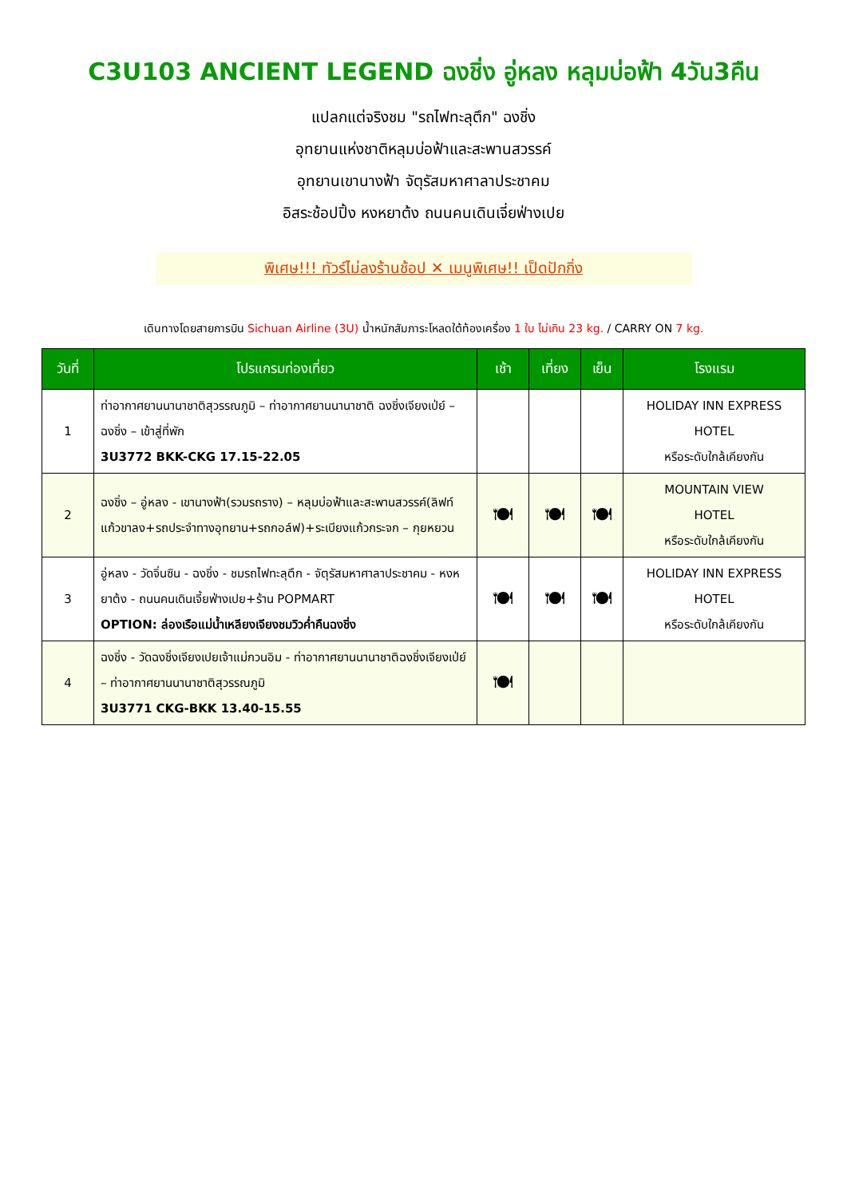C3U103 ANCIENT LEGEND ฉงชิ่ง อู่หลง หลุมบ่อฟ้า 4วัน3คืน
แปลกแต่จริงชม "รถไฟทะลุตึก" ฉงชิ่ง
อุทยานแห่งชาติหลุมบ่อฟ้าและสะพานสวรรค์
อุทยานเขานางฟ้า จัตุรัสมหาศาลาประชาคม
อิสระช้อปปิ้ง หงหยาต้ง ถนนคนเดินเจี่ยฟ่างเปย
พิเศษ!!! ทัวร์ไม่ลงร้านช้อป ✕ เมนูพิเศษ!! เป็ดปักกิ่ง
เดินทางโดยสายการบิน Sichuan Airline (3U) น้ำหนักสัมภาระโหลดใต้ท้องเครื่อง 1 ใบ ไม่เกิน 23 kg. / CARRY ON 7 kg.
| วันที่ | โปรแกรมท่องเที่ยว | เช้า | เที่ยง | เย็น | โรงแรม |
| --- | --- | --- | --- | --- | --- |
| 1 | ท่าอากาศยานนานาชาติสุวรรณภูมิ – ท่าอากาศยานนานาชาติ ฉงชิ่งเจียงเป่ย์ – ฉงชิ่ง – เข้าสู่ที่พัก 3U3772 BKK-CKG 17.15-22.05 | | | | HOLIDAY INN EXPRESS HOTEL หรือระดับใกล้เคียงกัน |
| 2 | ฉงชิ่ง – อู่หลง - เขานางฟ้า(รวมรถราง) – หลุมบ่อฟ้าและสะพานสวรรค์(ลิฟท์แก้วขาลง+รถประจำทางอุทยาน+รถกอล์ฟ)+ระเบียงแก้วกระจก – กุยหยวน | 🍽 | 🍽 | 🍽 | MOUNTAIN VIEW HOTEL หรือระดับใกล้เคียงกัน |
| 3 | อู่หลง - วัดจิ่นซิน - ฉงชิ่ง - ชมรถไฟทะลุตึก - จัตุรัสมหาศาลาประชาคม - หงหยาต้ง - ถนนคนเดินเจี้ยฟ่างเปย+ร้าน POPMART OPTION: ล่องเรือแม่น้ำเหลียงเจียงชมวิวค่ำคืนฉงชิ่ง | 🍽 | 🍽 | 🍽 | HOLIDAY INN EXPRESS HOTEL หรือระดับใกล้เคียงกัน |
| 4 | ฉงชิ่ง - วัดฉงชิ่งเจียงเปยเจ้าแม่กวนอิม - ท่าอากาศยานนานาชาติฉงชิ่งเจียงเป่ย์ – ท่าอากาศยานนานาชาติสุวรรณภูมิ 3U3771 CKG-BKK 13.40-15.55 | 🍽 | | | |